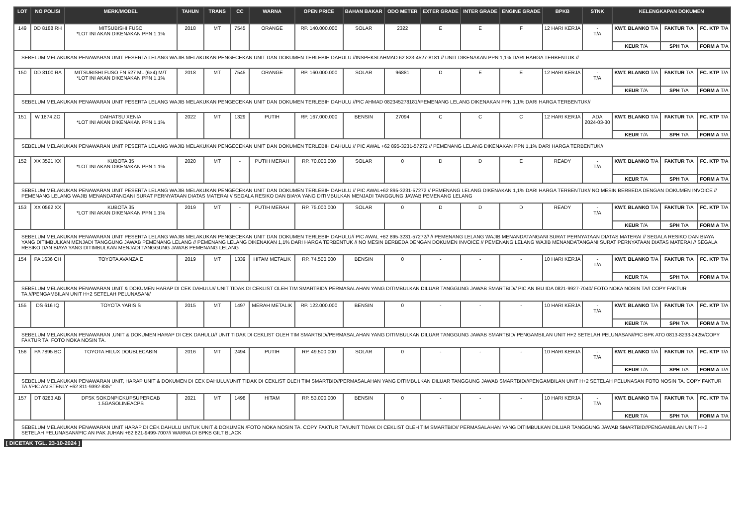| LOT | NO POLISI | MERK/MODEL | TAHUN | TRANS | CC | WARNA | OPEN PRICE | BAHAN BAKAR | ODO METER | EXTER GRADE | INTER GRADE | ENGINE GRADE | BPKB | STNK | KELENGKAPAN DOKUMEN | | |
| --- | --- | --- | --- | --- | --- | --- | --- | --- | --- | --- | --- | --- | --- | --- | --- | --- | --- |
| 149 | DD 8188 RH | MITSUBISHI FUSO *LOT INI AKAN DIKENAKAN PPN 1.1% | 2018 | MT | 7545 | ORANGE | RP. 140.000.000 | SOLAR | 2322 | E | E | F | 12 HARI KERJA | - T/A | KWT. BLANKO T/A | FAKTUR T/A | FC. KTP T/A |
| | | | | | | | | | | | | | | | KEUR T/A | SPH T/A | FORM A T/A |
| SEBELUM MELAKUKAN PENAWARAN UNIT PESERTA LELANG WAJIB MELAKUKAN PENGECEKAN UNIT DAN DOKUMEN TERLEBIH DAHULU //INSPEKSI AHMAD 62 823-4527-8181 // UNIT DIKENAKAN PPN 1,1% DARI HARGA TERBENTUK // | | | | | | | | | | | | | | | | | |
| 150 | DD 8100 RA | MITSUBISHI FUSO FN 527 ML (6×4) M/T *LOT INI AKAN DIKENAKAN PPN 1.1% | 2018 | MT | 7545 | ORANGE | RP. 160.000.000 | SOLAR | 96881 | D | E | E | 12 HARI KERJA | - T/A | KWT. BLANKO T/A | FAKTUR T/A | FC. KTP T/A |
| | | | | | | | | | | | | | | | KEUR T/A | SPH T/A | FORM A T/A |
| SEBELUM MELAKUKAN PENAWARAN UNIT PESERTA LELANG WAJIB MELAKUKAN PENGECEKAN UNIT DAN DOKUMEN TERLEBIH DAHULU //PIC AHMAD 082345278181//PEMENANG LELANG DIKENAKAN PPN 1,1% DARI HARGA TERBENTUK// | | | | | | | | | | | | | | | | | |
| 151 | W 1874 ZO | DAIHATSU XENIA *LOT INI AKAN DIKENAKAN PPN 1.1% | 2022 | MT | 1329 | PUTIH | RP. 167.000.000 | BENSIN | 27094 | C | C | C | 12 HARI KERJA | ADA 2024-03-30 | KWT. BLANKO T/A | FAKTUR T/A | FC. KTP T/A |
| | | | | | | | | | | | | | | | KEUR T/A | SPH T/A | FORM A T/A |
| SEBELUM MELAKUKAN PENAWARAN UNIT PESERTA LELANG WAJIB MELAKUKAN PENGECEKAN UNIT DAN DOKUMEN TERLEBIH DAHULU // PIC AWAL +62 895-3231-57272 // PEMENANG LELANG DIKENAKAN PPN 1,1% DARI HARGA TERBENTUK// | | | | | | | | | | | | | | | | | |
| 152 | XX 3521 XX | KUBOTA 35 *LOT INI AKAN DIKENAKAN PPN 1.1% | 2020 | MT | - | PUTIH MERAH | RP. 70.000.000 | SOLAR | 0 | D | D | E | READY | - T/A | KWT. BLANKO T/A | FAKTUR T/A | FC. KTP T/A |
| | | | | | | | | | | | | | | | KEUR T/A | SPH T/A | FORM A T/A |
| SEBELUM MELAKUKAN PENAWARAN UNIT PESERTA LELANG WAJIB MELAKUKAN PENGECEKAN UNIT DAN DOKUMEN TERLEBIH DAHULU // PIC AWAL+62 895-3231-57272 // PEMENANG LELANG DIKENAKAN 1,1% DARI HARGA TERBENTUK// NO MESIN BERBEDA DENGAN DOKUMEN INVOICE // PEMENANG LELANG WAJIB MENANDATANGANI SURAT PERNYATAAN DIATAS MATERAI // SEGALA RESIKO DAN BIAYA YANG DITIMBULKAN MENJADI TANGGUNG JAWAB PEMENANG LELANG | | | | | | | | | | | | | | | | | |
| 153 | XX 0562 XX | KUBOTA 35 *LOT INI AKAN DIKENAKAN PPN 1.1% | 2019 | MT | - | PUTIH MERAH | RP. 75.000.000 | SOLAR | 0 | D | D | D | READY | - T/A | KWT. BLANKO T/A | FAKTUR T/A | FC. KTP T/A |
| | | | | | | | | | | | | | | | KEUR T/A | SPH T/A | FORM A T/A |
| SEBELUM MELAKUKAN PENAWARAN UNIT PESERTA LELANG WAJIB MELAKUKAN PENGECEKAN UNIT DAN DOKUMEN TERLEBIH DAHULU// PIC AWAL +62 895-3231-57272// // PEMENANG LELANG WAJIB MENANDATANGANI SURAT PERNYATAAN DIATAS MATERAI // SEGALA RESIKO DAN BIAYA YANG DITIMBULKAN MENJADI TANGGUNG JAWAB PEMENANG LELANG // PEMENANG LELANG DIKENAKAN 1,1% DARI HARGA TERBENTUK // NO MESIN BERBEDA DENGAN DOKUMEN INVOICE // PEMENANG LELANG WAJIB MENANDATANGANI SURAT PERNYATAAN DIATAS MATERAI // SEGALA RESIKO DAN BIAYA YANG DITIMBULKAN MENJADI TANGGUNG JAWAB PEMENANG LELANG | | | | | | | | | | | | | | | | | |
| 154 | PA 1636 CH | TOYOTA AVANZA E | 2019 | MT | 1339 | HITAM METALIK | RP. 74.500.000 | BENSIN | 0 | - | - | - | 10 HARI KERJA | - T/A | KWT. BLANKO T/A | FAKTUR T/A | FC. KTP T/A |
| | | | | | | | | | | | | | | | KEUR T/A | SPH T/A | FORM A T/A |
| SEBELUM MELAKUKAN PENAWARAN UNIT & DOKUMEN HARAP DI CEK DAHULU// UNIT TIDAK DI CEKLIST OLEH TIM SMARTBID// PERMASALAHAN YANG DITIMBULKAN DILUAR TANGGUNG JAWAB SMARTBID// PIC AN IBU IDA 0821-9927-7040/ FOTO NOKA NOSIN TA// COPY FAKTUR TA.///PENGAMBILAN UNIT H+2 SETELAH PELUNASAN// | | | | | | | | | | | | | | | | | |
| 155 | DS 616 IQ | TOYOTA YARIS S | 2015 | MT | 1497 | MERAH METALIK | RP. 122.000.000 | BENSIN | 0 | - | - | - | 10 HARI KERJA | - T/A | KWT. BLANKO T/A | FAKTUR T/A | FC. KTP T/A |
| | | | | | | | | | | | | | | | KEUR T/A | SPH T/A | FORM A T/A |
| SEBELUM MELAKUKAN PENAWARAN ,UNIT & DOKUMEN HARAP DI CEK DAHULU// UNIT TIDAK DI CEKLIST OLEH TIM SMARTBID//PERMASALAHAN YANG DITIMBULKAN DILUAR TANGGUNG JAWAB SMARTBID/ PENGAMBILAN UNIT H+2 SETELAH PELUNASAN//PIC BPK ATO 0813-8233-2425//COPY FAKTUR TA. FOTO NOKA NOSIN TA. | | | | | | | | | | | | | | | | | |
| 156 | PA 7895 BC | TOYOTA HILUX DOUBLECABIN | 2016 | MT | 2494 | PUTIH | RP. 49.500.000 | SOLAR | 0 | - | - | - | 10 HARI KERJA | - T/A | KWT. BLANKO T/A | FAKTUR T/A | FC. KTP T/A |
| | | | | | | | | | | | | | | | KEUR T/A | SPH T/A | FORM A T/A |
| SEBELUM MELAKUKAN PENAWARAN UNIT, HARAP UNIT & DOKUMEN DI CEK DAHULU//UNIT TIDAK DI CEKLIST OLEH TIM SMARTBID//PERMASALAHAN YANG DITIMBULKAN DILUAR TANGGUNG JAWAB SMARTBID///PENGAMBILAN UNIT H+2 SETELAH PELUNASAN FOTO NOSIN TA. COPY FAKTUR TA.//PIC AN STENLY +62 811-9392-835" | | | | | | | | | | | | | | | | | |
| 157 | DT 8283 AB | DFSK SOKONPICKUPSUPERCAB 1.5GASOLINEACPS | 2021 | MT | 1498 | HITAM | RP. 53.000.000 | BENSIN | 0 | - | - | - | 10 HARI KERJA | - T/A | KWT. BLANKO T/A | FAKTUR T/A | FC. KTP T/A |
| | | | | | | | | | | | | | | | KEUR T/A | SPH T/A | FORM A T/A |
| SEBELUM MELAKUKAN PENAWARAN UNIT HARAP DI CEK DAHULU UNTUK UNIT & DOKUMEN /FOTO NOKA NOSIN TA. COPY FAKTUR TA//UNIT TIDAK DI CEKLIST OLEH TIM SMARTBID// PERMASALAHAN YANG DITIMBULKAN DILUAR TANGGUNG JAWAB SMARTBID//PENGAMBILAN UNIT H+2 SETELAH PELUNASAN//PIC AN PAK JUHAN +62 821-9499-7007// WARNA DI BPKB GILT BLACK | | | | | | | | | | | | | | | | | |
[ DICETAK TGL. 23-10-2024 ]